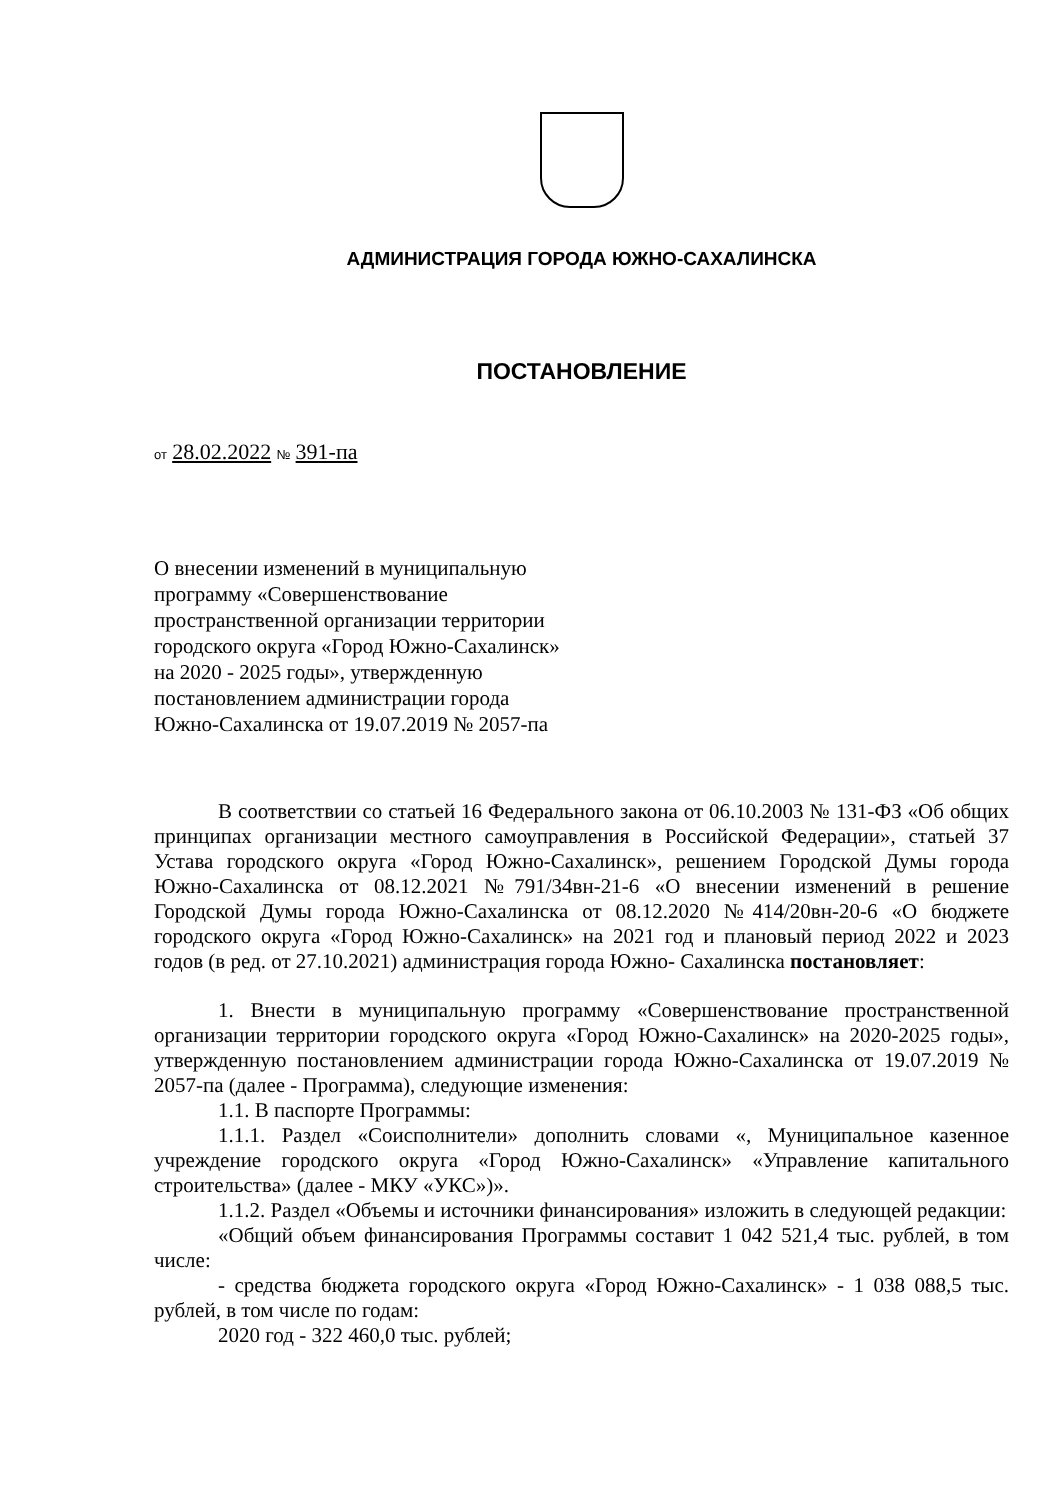АДМИНИСТРАЦИЯ ГОРОДА ЮЖНО-САХАЛИНСКА
ПОСТАНОВЛЕНИЕ
от 28.02.2022 № 391-па
О внесении изменений в муниципальную
программу «Совершенствование
пространственной организации территории
городского округа «Город Южно-Сахалинск»
на 2020 - 2025 годы», утвержденную
постановлением администрации города
Южно-Сахалинска от 19.07.2019 № 2057-па
В соответствии со статьей 16 Федерального закона от 06.10.2003 № 131-ФЗ «Об общих принципах организации местного самоуправления в Российской Федерации», статьей 37 Устава городского округа «Город Южно-Сахалинск», решением Городской Думы города Южно-Сахалинска от 08.12.2021 №791/34вн-21-6 «О внесении изменений в решение Городской Думы города Южно-Сахалинска от 08.12.2020 №414/20вн-20-6 «О бюджете городского округа «Город Южно-Сахалинск» на 2021 год и плановый период 2022 и 2023 годов (в ред. от 27.10.2021) администрация города Южно- Сахалинска постановляет:
1. Внести в муниципальную программу «Совершенствование пространственной организации территории городского округа «Город Южно-Сахалинск» на 2020-2025 годы», утвержденную постановлением администрации города Южно-Сахалинска от 19.07.2019 № 2057-па (далее - Программа), следующие изменения:
1.1. В паспорте Программы:
1.1.1. Раздел «Соисполнители» дополнить словами «, Муниципальное казенное учреждение городского округа «Город Южно-Сахалинск» «Управление капитального строительства» (далее - МКУ «УКС»)».
1.1.2. Раздел «Объемы и источники финансирования» изложить в следующей редакции:
«Общий объем финансирования Программы составит 1 042 521,4 тыс. рублей, в том числе:
- средства бюджета городского округа «Город Южно-Сахалинск» - 1 038 088,5 тыс. рублей, в том числе по годам:
2020 год - 322 460,0 тыс. рублей;